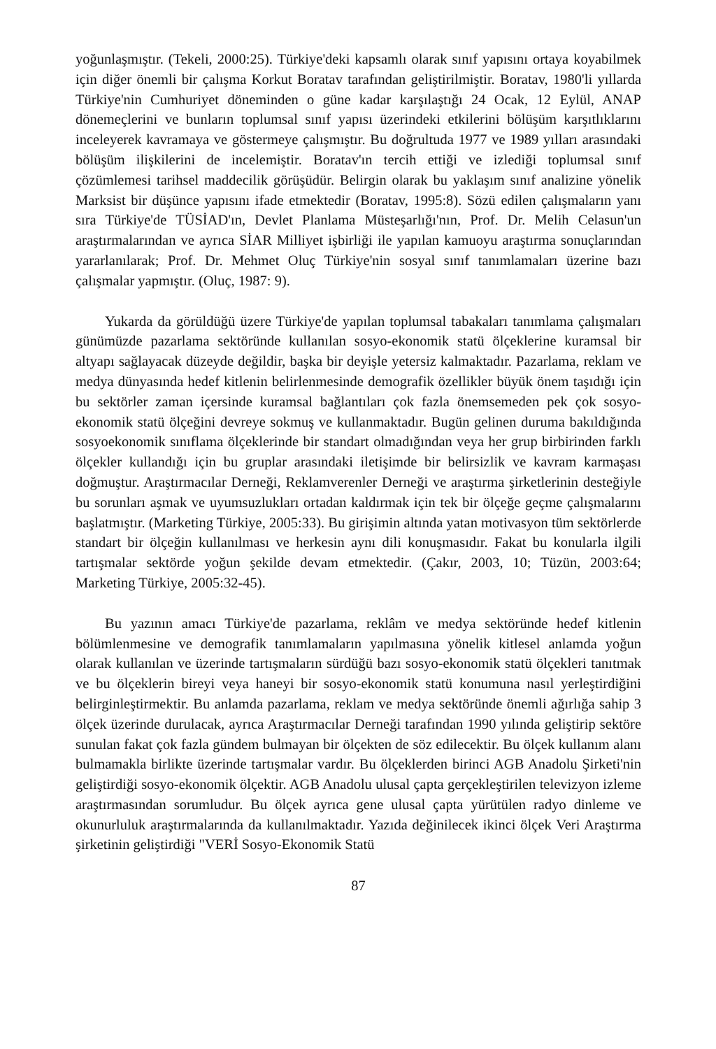yoğunlaşmıştır. (Tekeli, 2000:25). Türkiye'deki kapsamlı olarak sınıf yapısını ortaya koyabilmek için diğer önemli bir çalışma Korkut Boratav tarafından geliştirilmiştir. Boratav, 1980'li yıllarda Türkiye'nin Cumhuriyet döneminden o güne kadar karşılaştığı 24 Ocak, 12 Eylül, ANAP dönemeçlerini ve bunların toplumsal sınıf yapısı üzerindeki etkilerini bölüşüm karşıtlıklarını inceleyerek kavramaya ve göstermeye çalışmıştır. Bu doğrultuda 1977 ve 1989 yılları arasındaki bölüşüm ilişkilerini de incelemiştir. Boratav'ın tercih ettiği ve izlediği toplumsal sınıf çözümlemesi tarihsel maddecilik görüşüdür. Belirgin olarak bu yaklaşım sınıf analizine yönelik Marksist bir düşünce yapısını ifade etmektedir (Boratav, 1995:8). Sözü edilen çalışmaların yanı sıra Türkiye'de TÜSİAD'ın, Devlet Planlama Müsteşarlığı'nın, Prof. Dr. Melih Celasun'un araştırmalarından ve ayrıca SİAR Milliyet işbirliği ile yapılan kamuoyu araştırma sonuçlarından yararlanılarak; Prof. Dr. Mehmet Oluç Türkiye'nin sosyal sınıf tanımlamaları üzerine bazı çalışmalar yapmıştır. (Oluç, 1987: 9).
Yukarda da görüldüğü üzere Türkiye'de yapılan toplumsal tabakaları tanımlama çalışmaları günümüzde pazarlama sektöründe kullanılan sosyo-ekonomik statü ölçeklerine kuramsal bir altyapı sağlayacak düzeyde değildir, başka bir deyişle yetersiz kalmaktadır. Pazarlama, reklam ve medya dünyasında hedef kitlenin belirlenmesinde demografik özellikler büyük önem taşıdığı için bu sektörler zaman içersinde kuramsal bağlantıları çok fazla önemsemeden pek çok sosyo-ekonomik statü ölçeğini devreye sokmuş ve kullanmaktadır. Bugün gelinen duruma bakıldığında sosyoekonomik sınıflama ölçeklerinde bir standart olmadığından veya her grup birbirinden farklı ölçekler kullandığı için bu gruplar arasındaki iletişimde bir belirsizlik ve kavram karmaşası doğmuştur. Araştırmacılar Derneği, Reklamverenler Derneği ve araştırma şirketlerinin desteğiyle bu sorunları aşmak ve uyumsuzlukları ortadan kaldırmak için tek bir ölçeğe geçme çalışmalarını başlatmıştır. (Marketing Türkiye, 2005:33). Bu girişimin altında yatan motivasyon tüm sektörlerde standart bir ölçeğin kullanılması ve herkesin aynı dili konuşmasıdır. Fakat bu konularla ilgili tartışmalar sektörde yoğun şekilde devam etmektedir. (Çakır, 2003, 10; Tüzün, 2003:64; Marketing Türkiye, 2005:32-45).
Bu yazının amacı Türkiye'de pazarlama, reklâm ve medya sektöründe hedef kitlenin bölümlenmesine ve demografik tanımlamaların yapılmasına yönelik kitlesel anlamda yoğun olarak kullanılan ve üzerinde tartışmaların sürdüğü bazı sosyo-ekonomik statü ölçekleri tanıtmak ve bu ölçeklerin bireyi veya haneyi bir sosyo-ekonomik statü konumuna nasıl yerleştirdiğini belirginleştirmektir. Bu anlamda pazarlama, reklam ve medya sektöründe önemli ağırlığa sahip 3 ölçek üzerinde durulacak, ayrıca Araştırmacılar Derneği tarafından 1990 yılında geliştirip sektöre sunulan fakat çok fazla gündem bulmayan bir ölçekten de söz edilecektir. Bu ölçek kullanım alanı bulmamakla birlikte üzerinde tartışmalar vardır. Bu ölçeklerden birinci AGB Anadolu Şirketi'nin geliştirdiği sosyo-ekonomik ölçektir. AGB Anadolu ulusal çapta gerçekleştirilen televizyon izleme araştırmasından sorumludur. Bu ölçek ayrıca gene ulusal çapta yürütülen radyo dinleme ve okunurluluk araştırmalarında da kullanılmaktadır. Yazıda değinilecek ikinci ölçek Veri Araştırma şirketinin geliştirdiği "VERİ Sosyo-Ekonomik Statü
87